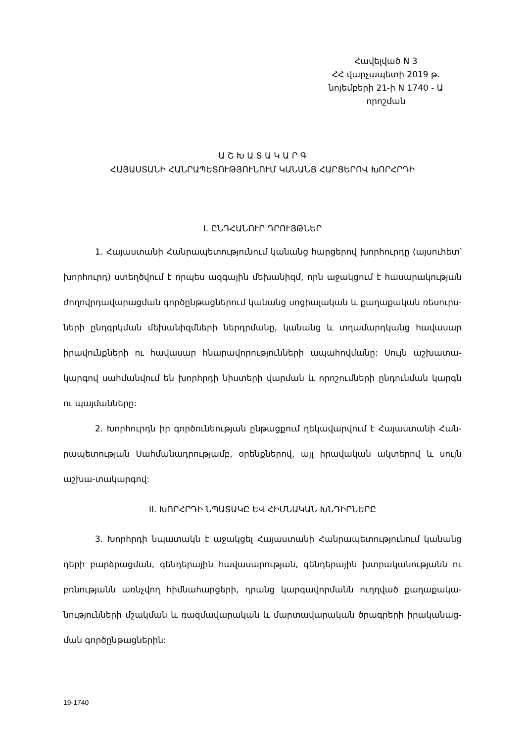Հավելված N 3
ՀՀ վարչապետի 2019 թ.
նոյեմբերի 21-ի N 1740 - Ա
որոշման
Ա Շ Խ Ա Տ Ա Կ Ա Ր Գ
ՀԱՅԱՍՏԱՆԻ ՀԱՆՐԱՊԵՏՈՒԹՅՈՒՆՈՒՄ ԿԱՆԱՆՑ ՀԱՐՑԵՐՈՎ ԽՈՐՀՐԴԻ
I. ԸՆԴՀԱՆՈՒՐ ԴՐՈՒՅԹՆԵՐ
1. Հայաստանի Հանրապետությունում կանանց հարցերով խորհուրդը (այսուհետ՝ խորհուրդ) ստեղծվում է որպես ազգային մեխանիզմ, որն աջակցում է հասարակության ժողովրդավարացման գործընթացներում կանանց սոցիալական և քաղաքական ռեսուրս-ների ընդգրկման մեխանիզմների ներդրմանը, կանանց և տղամարդկանց հավասար իրավունքների ու հավասար հնարավորությունների ապահովմանը: Սույն աշխատա-կարգով սահմանվում են խորհրդի նիստերի վարման և որոշումների ընդունման կարգն ու պայմանները:
2. Խորհուրդն իր գործունեության ընթացքում ղեկավարվում է Հայաստանի Հան-րապետության Սահմանադրությամբ, օրենքներով, այլ իրավական ակտերով և սույն աշխա-տակարգով:
II. ԽՈՐՀՐԴԻ ՆՊԱՏԱԿԸ ԵՎ ՀԻՄՆԱԿԱՆ ԽՆԴԻՐՆԵՐԸ
3. Խորհրդի նպատակն է աջակցել Հայաստանի Հանրապետությունում կանանց դերի բարձրացման, գենդերային հավասարության, գենդերային խտրականությանն ու բռնությանն առնչվող հիմնահարցերի, դրանց կարգավորմանն ուղղված քաղաքակա-նությունների մշակման և ռազմավարական և մարտավարական ծրագրերի իրականաց-ման գործընթացներին:
19-1740